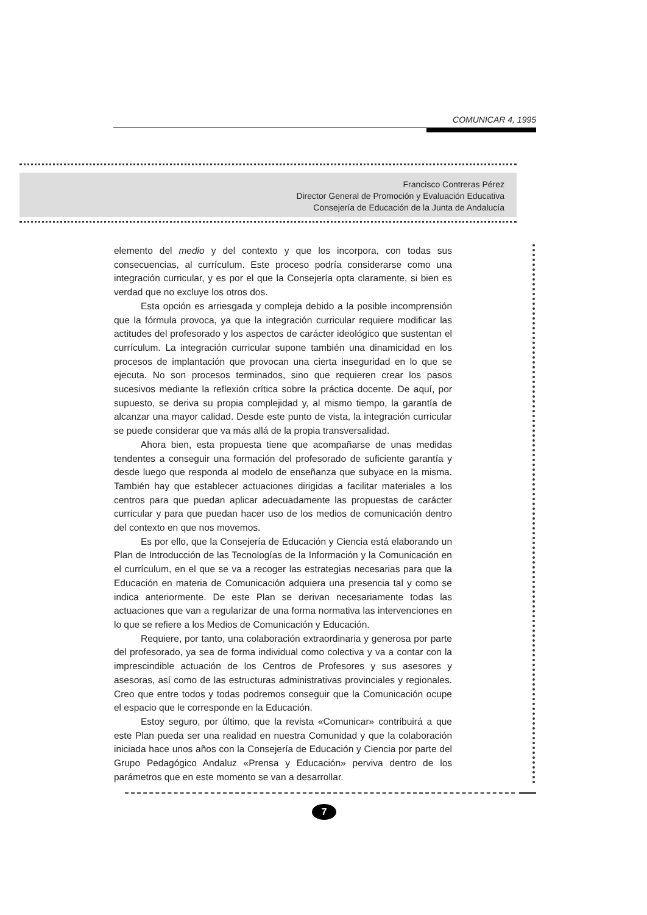COMUNICAR 4, 1995
Francisco Contreras Pérez
Director General de Promoción y Evaluación Educativa
Consejería de Educación de la Junta de Andalucía
elemento del medio y del contexto y que los incorpora, con todas sus consecuencias, al currículum. Este proceso podría considerarse como una integración curricular, y es por el que la Consejería opta claramente, si bien es verdad que no excluye los otros dos.
Esta opción es arriesgada y compleja debido a la posible incomprensión que la fórmula provoca, ya que la integración curricular requiere modificar las actitudes del profesorado y los aspectos de carácter ideológico que sustentan el currículum. La integración curricular supone también una dinamicidad en los procesos de implantación que provocan una cierta inseguridad en lo que se ejecuta. No son procesos terminados, sino que requieren crear los pasos sucesivos mediante la reflexión crítica sobre la práctica docente. De aquí, por supuesto, se deriva su propia complejidad y, al mismo tiempo, la garantía de alcanzar una mayor calidad. Desde este punto de vista, la integración curricular se puede considerar que va más allá de la propia transversalidad.
Ahora bien, esta propuesta tiene que acompañarse de unas medidas tendentes a conseguir una formación del profesorado de suficiente garantía y desde luego que responda al modelo de enseñanza que subyace en la misma. También hay que establecer actuaciones dirigidas a facilitar materiales a los centros para que puedan aplicar adecuadamente las propuestas de carácter curricular y para que puedan hacer uso de los medios de comunicación dentro del contexto en que nos movemos.
Es por ello, que la Consejería de Educación y Ciencia está elaborando un Plan de Introducción de las Tecnologías de la Información y la Comunicación en el currículum, en el que se va a recoger las estrategias necesarias para que la Educación en materia de Comunicación adquiera una presencia tal y como se indica anteriormente. De este Plan se derivan necesariamente todas las actuaciones que van a regularizar de una forma normativa las intervenciones en lo que se refiere a los Medios de Comunicación y Educación.
Requiere, por tanto, una colaboración extraordinaria y generosa por parte del profesorado, ya sea de forma individual como colectiva y va a contar con la imprescindible actuación de los Centros de Profesores y sus asesores y asesoras, así como de las estructuras administrativas provinciales y regionales. Creo que entre todos y todas podremos conseguir que la Comunicación ocupe el espacio que le corresponde en la Educación.
Estoy seguro, por último, que la revista «Comunicar» contribuirá a que este Plan pueda ser una realidad en nuestra Comunidad y que la colaboración iniciada hace unos años con la Consejería de Educación y Ciencia por parte del Grupo Pedagógico Andaluz «Prensa y Educación» perviva dentro de los parámetros que en este momento se van a desarrollar.
7